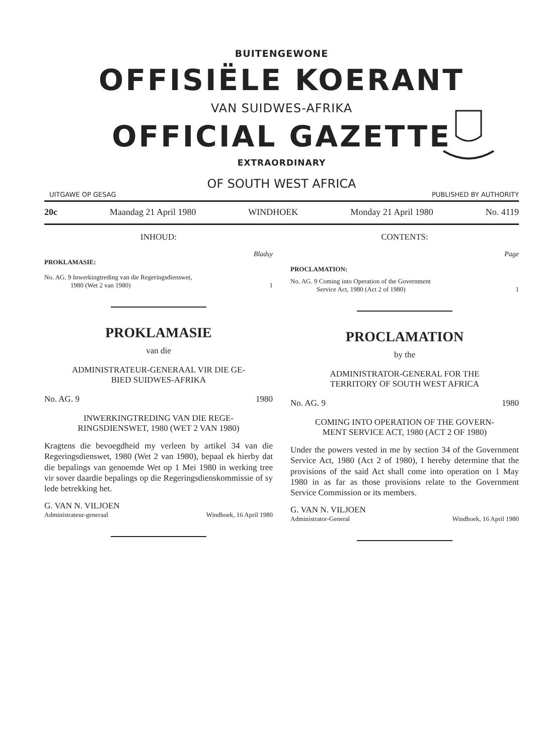BUITENGEWONE
OFFISIËLE KOERANT
VAN SUIDWES-AFRIKA
OFFICIAL GAZETTE
EXTRAORDINARY
OF SOUTH WEST AFRICA
UITGAWE OP GESAG PUBLISHED BY AUTHORITY
20c Maandag 21 April 1980 WINDHOEK Monday 21 April 1980 No. 4119
INHOUD:
Bladsy
PROKLAMASIE:
No. AG. 9 Inwerkingtreding van die Regeringsdienswet,
1980 (Wet 2 van 1980)
1
PROKLAMASIE
van die
ADMINISTRATEUR-GENERAAL VIR DIE GE-
BIED SUIDWES-AFRIKA
No. AG. 9 1980
INWERKINGTREDING VAN DIE REGE-
RINGSDIENSWET, 1980 (WET 2 VAN 1980)
Kragtens die bevoegdheid my verleen by artikel 34 van die Regeringsdienswet, 1980 (Wet 2 van 1980), bepaal ek hierby dat die bepalings van genoemde Wet op 1 Mei 1980 in werking tree vir sover daardie bepalings op die Regeringsdienskommissie of sy lede betrekking het.
G. VAN N. VILJOEN
Administrateur-generaal Windhoek, 16 April 1980
CONTENTS:
Page
PROCLAMATION:
No. AG. 9 Coming into Operation of the Government
Service Act, 1980 (Act 2 of 1980)
1
PROCLAMATION
by the
ADMINISTRATOR-GENERAL FOR THE
TERRITORY OF SOUTH WEST AFRICA
No. AG. 9 1980
COMING INTO OPERATION OF THE GOVERN-
MENT SERVICE ACT, 1980 (ACT 2 OF 1980)
Under the powers vested in me by section 34 of the Government Service Act, 1980 (Act 2 of 1980), I hereby determine that the provisions of the said Act shall come into operation on 1 May 1980 in as far as those provisions relate to the Government Service Commission or its members.
G. VAN N. VILJOEN
Administrator-General Windhoek, 16 April 1980